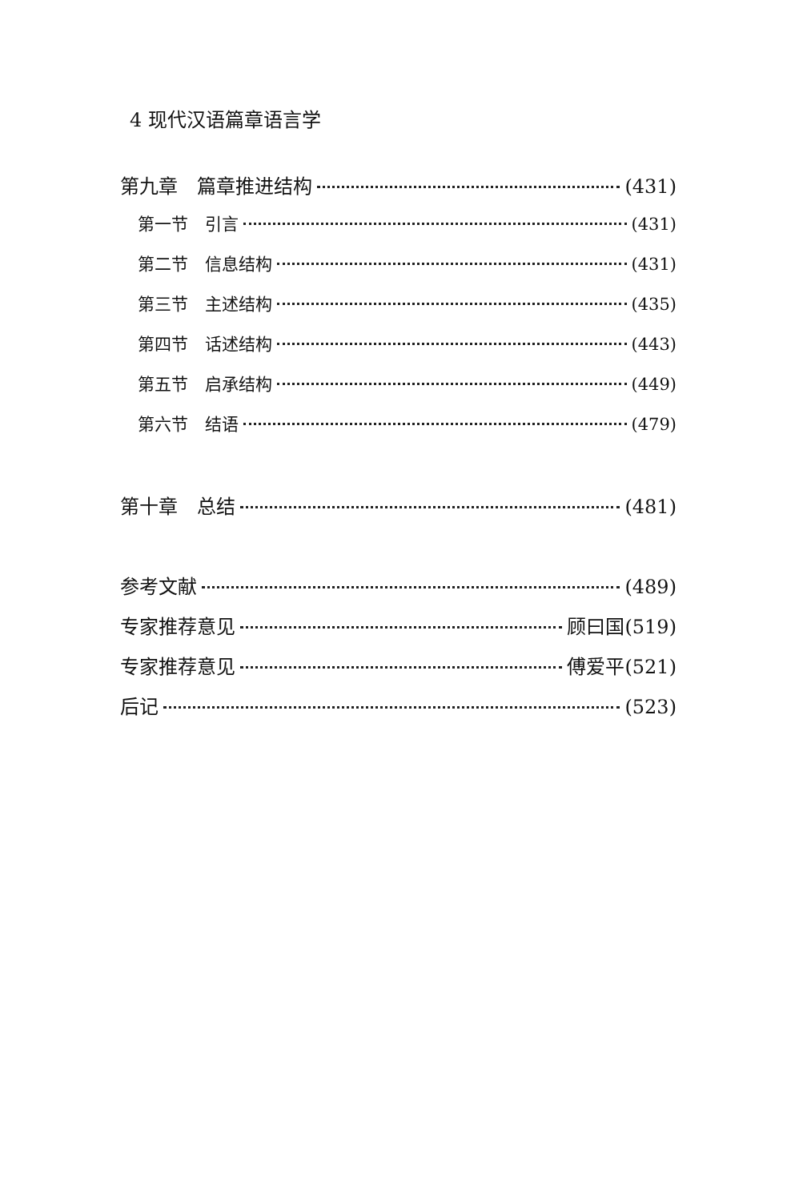4 现代汉语篇章语言学
第九章　篇章推进结构 (431)
第一节　引言 (431)
第二节　信息结构 (431)
第三节　主述结构 (435)
第四节　话述结构 (443)
第五节　启承结构 (449)
第六节　结语 (479)
第十章　总结 (481)
参考文献 (489)
专家推荐意见 顾曰国(519)
专家推荐意见 傅爱平(521)
后记 (523)